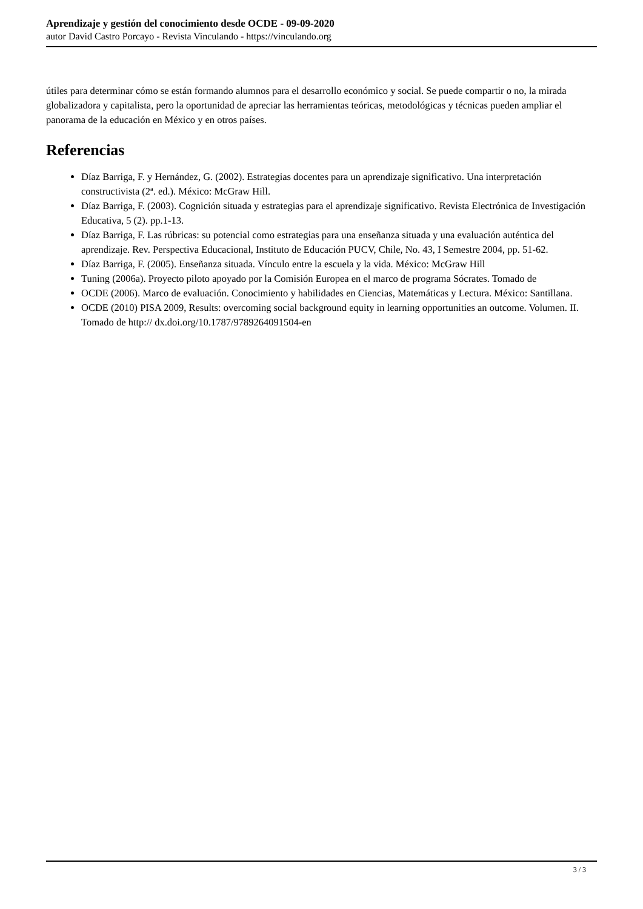Aprendizaje y gestión del conocimiento desde OCDE - 09-09-2020
autor David Castro Porcayo - Revista Vinculando - https://vinculando.org
útiles para determinar cómo se están formando alumnos para el desarrollo económico y social. Se puede compartir o no, la mirada globalizadora y capitalista, pero la oportunidad de apreciar las herramientas teóricas, metodológicas y técnicas pueden ampliar el panorama de la educación en México y en otros países.
Referencias
Díaz Barriga, F. y Hernández, G. (2002). Estrategias docentes para un aprendizaje significativo. Una interpretación constructivista (2ª. ed.). México: McGraw Hill.
Díaz Barriga, F. (2003). Cognición situada y estrategias para el aprendizaje significativo. Revista Electrónica de Investigación Educativa, 5 (2). pp.1-13.
Díaz Barriga, F. Las rúbricas: su potencial como estrategias para una enseñanza situada y una evaluación auténtica del aprendizaje. Rev. Perspectiva Educacional, Instituto de Educación PUCV, Chile, No. 43, I Semestre 2004, pp. 51-62.
Díaz Barriga, F. (2005). Enseñanza situada. Vínculo entre la escuela y la vida. México: McGraw Hill
Tuning (2006a). Proyecto piloto apoyado por la Comisión Europea en el marco de programa Sócrates. Tomado de
OCDE (2006). Marco de evaluación. Conocimiento y habilidades en Ciencias, Matemáticas y Lectura. México: Santillana.
OCDE (2010) PISA 2009, Results: overcoming social background equity in learning opportunities an outcome. Volumen. II. Tomado de http:// dx.doi.org/10.1787/9789264091504-en
3 / 3